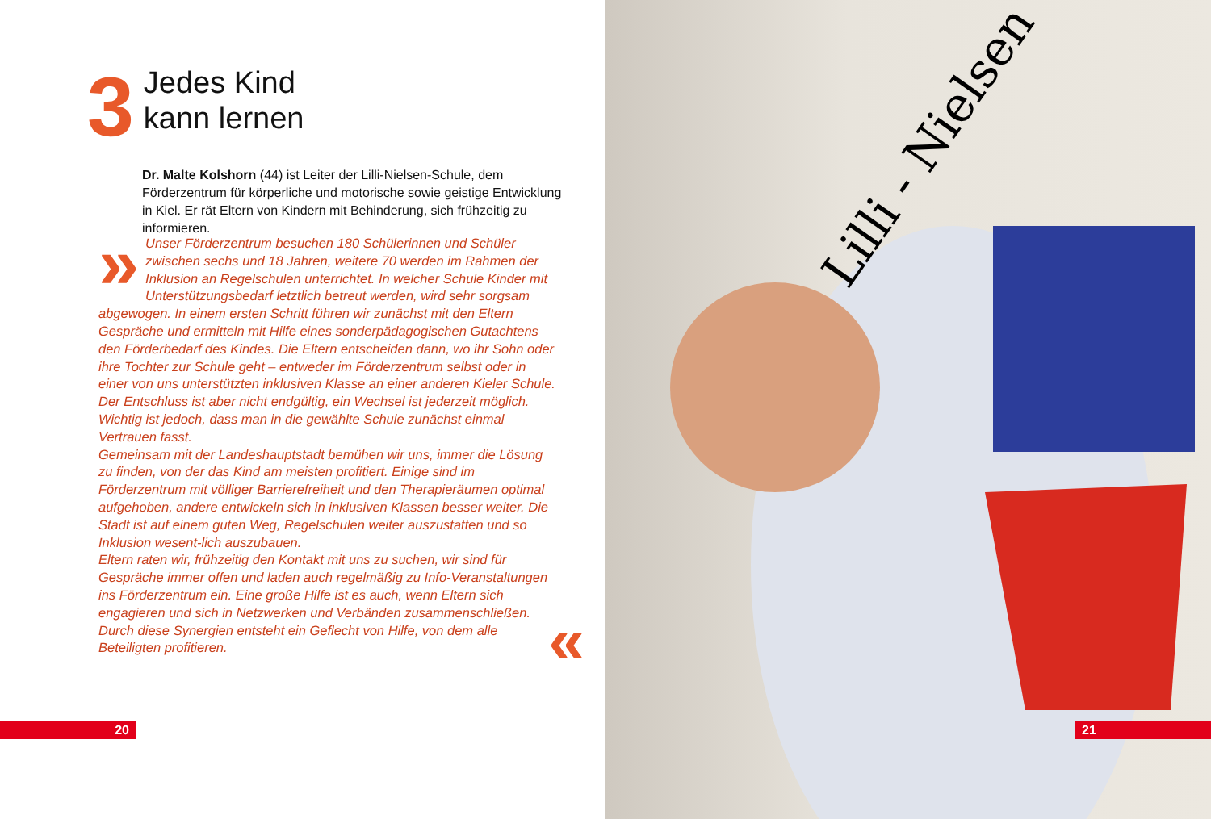3
Jedes Kind
kann lernen
Dr. Malte Kolshorn (44) ist Leiter der Lilli-Nielsen-Schule, dem Förderzentrum für körperliche und motorische sowie geistige Entwicklung in Kiel. Er rät Eltern von Kindern mit Behinderung, sich frühzeitig zu informieren.
» Unser Förderzentrum besuchen 180 Schülerinnen und Schüler zwischen sechs und 18 Jahren, weitere 70 werden im Rahmen der Inklusion an Regelschulen unterrichtet. In welcher Schule Kinder mit Unterstützungsbedarf letztlich betreut werden, wird sehr sorgsam abgewogen. In einem ersten Schritt führen wir zunächst mit den Eltern Gespräche und ermitteln mit Hilfe eines sonderpädagogischen Gutachtens den Förderbedarf des Kindes. Die Eltern entscheiden dann, wo ihr Sohn oder ihre Tochter zur Schule geht – entweder im Förderzentrum selbst oder in einer von uns unterstützten inklusiven Klasse an einer anderen Kieler Schule. Der Entschluss ist aber nicht endgültig, ein Wechsel ist jederzeit möglich. Wichtig ist jedoch, dass man in die gewählte Schule zunächst einmal Vertrauen fasst.
Gemeinsam mit der Landeshauptstadt bemühen wir uns, immer die Lösung zu finden, von der das Kind am meisten profitiert. Einige sind im Förderzentrum mit völliger Barrierefreiheit und den Therapieräumen optimal aufgehoben, andere entwickeln sich in inklusiven Klassen besser weiter. Die Stadt ist auf einem guten Weg, Regelschulen weiter auszustatten und so Inklusion wesent-lich auszubauen.
Eltern raten wir, frühzeitig den Kontakt mit uns zu suchen, wir sind für Gespräche immer offen und laden auch regelmäßig zu Info-Veranstaltungen ins Förderzentrum ein. Eine große Hilfe ist es auch, wenn Eltern sich engagieren und sich in Netzwerken und Verbänden zusammenschließen. Durch diese Synergien entsteht ein Geflecht von Hilfe, von dem alle Beteiligten profitieren.
«
20
Lilli - Nielsen
21